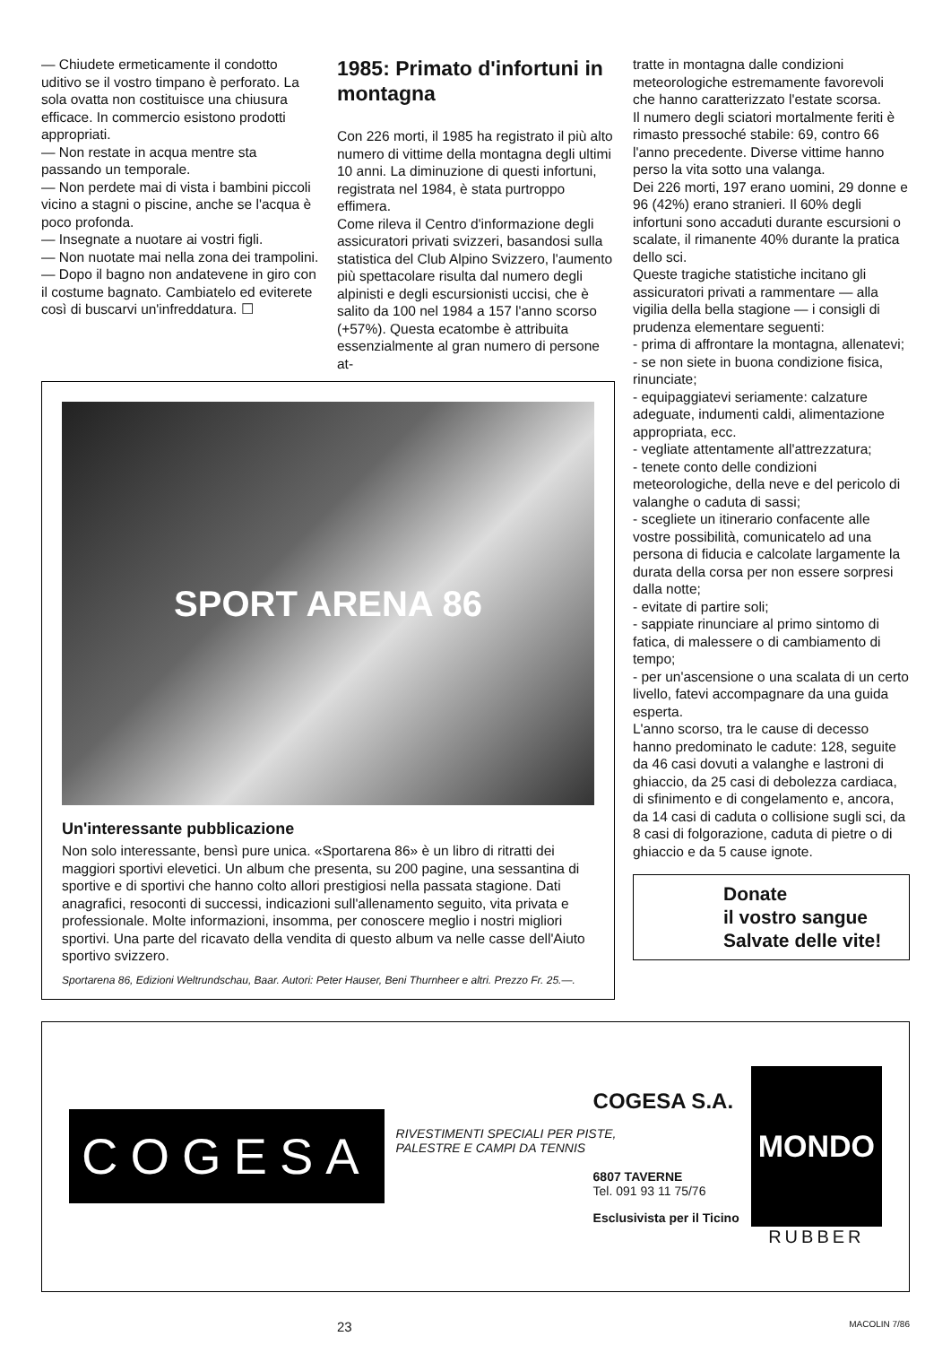— Chiudete ermeticamente il condotto uditivo se il vostro timpano è perforato. La sola ovatta non costituisce una chiusura efficace. In commercio esistono prodotti appropriati.
— Non restate in acqua mentre sta passando un temporale.
— Non perdete mai di vista i bambini piccoli vicino a stagni o piscine, anche se l'acqua è poco profonda.
— Insegnate a nuotare ai vostri figli.
— Non nuotate mai nella zona dei trampolini.
— Dopo il bagno non andatevene in giro con il costume bagnato. Cambiatelo ed eviterete così di buscarvi un'infreddatura. ☐
1985: Primato d'infortuni in montagna
Con 226 morti, il 1985 ha registrato il più alto numero di vittime della montagna degli ultimi 10 anni. La diminuzione di questi infortuni, registrata nel 1984, è stata purtroppo effimera.
Come rileva il Centro d'informazione degli assicuratori privati svizzeri, basandosi sulla statistica del Club Alpino Svizzero, l'aumento più spettacolare risulta dal numero degli alpinisti e degli escursionisti uccisi, che è salito da 100 nel 1984 a 157 l'anno scorso (+57%). Questa ecatombe è attribuita essenzialmente al gran numero di persone at-
SPORT ARENA 86
Un'interessante pubblicazione
Non solo interessante, bensì pure unica. «Sportarena 86» è un libro di ritratti dei maggiori sportivi elevetici. Un album che presenta, su 200 pagine, una sessantina di sportive e di sportivi che hanno colto allori prestigiosi nella passata stagione. Dati anagrafici, resoconti di successi, indicazioni sull'allenamento seguito, vita privata e professionale. Molte informazioni, insomma, per conoscere meglio i nostri migliori sportivi. Una parte del ricavato della vendita di questo album va nelle casse dell'Aiuto sportivo svizzero.
Sportarena 86, Edizioni Weltrundschau, Baar. Autori: Peter Hauser, Beni Thurnheer e altri. Prezzo Fr. 25.—.
tratte in montagna dalle condizioni meteorologiche estremamente favorevoli che hanno caratterizzato l'estate scorsa.
Il numero degli sciatori mortalmente feriti è rimasto pressoché stabile: 69, contro 66 l'anno precedente. Diverse vittime hanno perso la vita sotto una valanga.
Dei 226 morti, 197 erano uomini, 29 donne e 96 (42%) erano stranieri. Il 60% degli infortuni sono accaduti durante escursioni o scalate, il rimanente 40% durante la pratica dello sci.
Queste tragiche statistiche incitano gli assicuratori privati a rammentare — alla vigilia della bella stagione — i consigli di prudenza elementare seguenti:
- prima di affrontare la montagna, allenatevi;
- se non siete in buona condizione fisica, rinunciate;
- equipaggiatevi seriamente: calzature adeguate, indumenti caldi, alimentazione appropriata, ecc.
- vegliate attentamente all'attrezzatura;
- tenete conto delle condizioni meteorologiche, della neve e del pericolo di valanghe o caduta di sassi;
- scegliete un itinerario confacente alle vostre possibilità, comunicatelo ad una persona di fiducia e calcolate largamente la durata della corsa per non essere sorpresi dalla notte;
- evitate di partire soli;
- sappiate rinunciare al primo sintomo di fatica, di malessere o di cambiamento di tempo;
- per un'ascensione o una scalata di un certo livello, fatevi accompagnare da una guida esperta.
L'anno scorso, tra le cause di decesso hanno predominato le cadute: 128, seguite da 46 casi dovuti a valanghe e lastroni di ghiaccio, da 25 casi di debolezza cardiaca, di sfinimento e di congelamento e, ancora, da 14 casi di caduta o collisione sugli sci, da 8 casi di folgorazione, caduta di pietre o di ghiaccio e da 5 cause ignote.
Donate
il vostro sangue
Salvate delle vite!
COGESA
COGESA S.A.
RIVESTIMENTI SPECIALI PER PISTE,
PALESTRE E CAMPI DA TENNIS
6807 TAVERNE
Tel. 091 93 11 75/76
Esclusivista per il Ticino
MONDO
RUBBER
23 MACOLIN 7/86